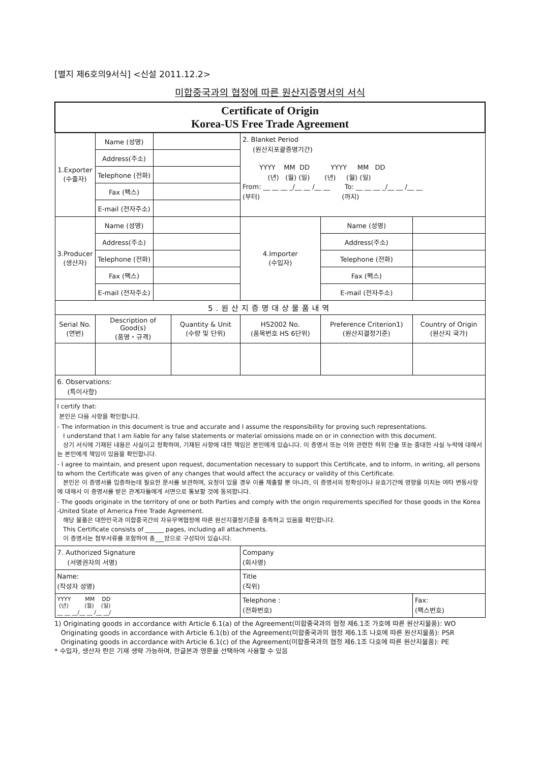[별지 제6호의9서식] <신설 2011.12.2>
미합중국과의 협정에 따른 원산지증명서의 서식
| Certificate of Origin Korea-US Free Trade Agreement | | | | | | | |
| 1.Exporter (수출자) | Name (성명) | | | 2. Blanket Period (원산지포괄증명기간) YYYY MM DD YYYY MM DD (년) (월) (일) (년) (월) (일) From: __ __ __ _/__ __ /__ __ To: __ __ __ _/__ __ /__ __ (부터) (까지) | | | |
| | Address(주소) | | | | | | |
| | Telephone (전화) | | | | | | |
| | Fax (팩스) | | | | | | |
| | E-mail (전자주소) | | | | | | |
| 3.Producer (생산자) | Name (성명) | | | 4.Importer (수입자) | Name (성명) | | |
| | Address(주소) | | | | Address(주소) | | |
| | Telephone (전화) | | | | Telephone (전화) | | |
| | Fax (팩스) | | | | Fax (팩스) | | |
| | E-mail (전자주소) | | | | E-mail (전자주소) | | |
| 5.원산지증명대상물품내역 | | | | | | | |
| Serial No. (연번) | Description of Good(s) (품명・규격) | | Quantity & Unit (수량 및 단위) | HS2002 No. (품목번호 HS 6단위) | Preference Criterion1) (원산지결정기준) | | Country of Origin (원산지 국가) |
| 6. Observations: (특이사항) | | | | | | | |
| I certify that: 본인은 다음 사항을 확인합니다. - The information in this document is true and accurate and I assume the responsibility for proving such representations. I understand that I am liable for any false statements or material omissions made on or in connection with this document. 상기 서식에 기재된 내용은 사실이고 정확하며, 기재된 사항에 대한 책임은 본인에게 있습니다. 이 증명서 또는 이와 관련한 허위 진술 또는 중대한 사실 누락에 대해서는 본인에게 책임이 있음을 확인합니다. - I agree to maintain, and present upon request, documentation necessary to support this Certificate, and to inform, in writing, all persons to whom the Certificate was given of any changes that would affect the accuracy or validity of this Certificate. 본인은 이 증명서를 입증하는데 필요한 문서를 보관하며, 요청이 있을 경우 이를 제출할 뿐 아니라, 이 증명서의 정확성이나 유효기간에 영향을 미치는 여타 변동사항에 대해서 이 증명서를 받은 관계자들에게 서면으로 통보할 것에 동의합니다. - The goods originate in the territory of one or both Parties and comply with the origin requirements specified for those goods in the Korea -United State of America Free Trade Agreement. 해당 물품은 대한민국과 미합중국간의 자유무역협정에 따른 원산지결정기준을 충족하고 있음을 확인합니다. This Certificate consists of ______ pages, including all attachments. 이 증명서는 첨부서류를 포함하여 총___장으로 구성되어 있습니다. | | | | | | | |
| 7. Authorized Signature (서명권자의 서명) | | | | Company (회사명) | | | |
| Name: (작성자 성명) | | | | Title (직위) | | | |
| YYYY MM DD (년) (월) (일) __ __ __/__ __ /__ __/ | | | | Telephone : (전화번호) | | Fax: (팩스번호) | |
1) Originating goods in accordance with Article 6.1(a) of the Agreement(미합중국과의 협정 제6.1조 가호에 따른 원산지물품): WO
Originating goods in accordance with Article 6.1(b) of the Agreement(미합중국과의 협정 제6.1조 나호에 따른 원산지물품): PSR
Originating goods in accordance with Article 6.1(c) of the Agreement(미합중국과의 협정 제6.1조 다호에 따른 원산지물품): PE
* 수입자, 생산자 란은 기재 생략 가능하며, 한글본과 영문을 선택하여 사용할 수 있음